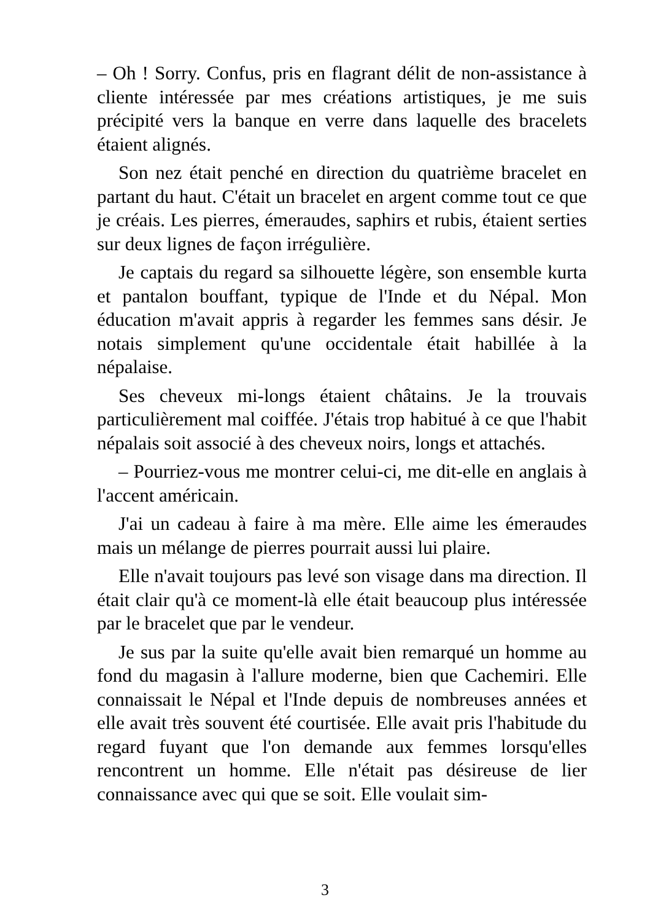– Oh ! Sorry. Confus, pris en flagrant délit de non-assistance à cliente intéressée par mes créations artistiques, je me suis précipité vers la banque en verre dans laquelle des bracelets étaient alignés.
Son nez était penché en direction du quatrième bracelet en partant du haut. C'était un bracelet en argent comme tout ce que je créais. Les pierres, émeraudes, saphirs et rubis, étaient serties sur deux lignes de façon irrégulière.
Je captais du regard sa silhouette légère, son ensemble kurta et pantalon bouffant, typique de l'Inde et du Népal. Mon éducation m'avait appris à regarder les femmes sans désir. Je notais simplement qu'une occidentale était habillée à la népalaise.
Ses cheveux mi-longs étaient châtains. Je la trouvais particulièrement mal coiffée. J'étais trop habitué à ce que l'habit népalais soit associé à des cheveux noirs, longs et attachés.
– Pourriez-vous me montrer celui-ci, me dit-elle en anglais à l'accent américain.
J'ai un cadeau à faire à ma mère. Elle aime les émeraudes mais un mélange de pierres pourrait aussi lui plaire.
Elle n'avait toujours pas levé son visage dans ma direction. Il était clair qu'à ce moment-là elle était beaucoup plus intéressée par le bracelet que par le vendeur.
Je sus par la suite qu'elle avait bien remarqué un homme au fond du magasin à l'allure moderne, bien que Cachemiri. Elle connaissait le Népal et l'Inde depuis de nombreuses années et elle avait très souvent été courtisée. Elle avait pris l'habitude du regard fuyant que l'on demande aux femmes lorsqu'elles rencontrent un homme. Elle n'était pas désireuse de lier connaissance avec qui que se soit. Elle voulait sim-
3